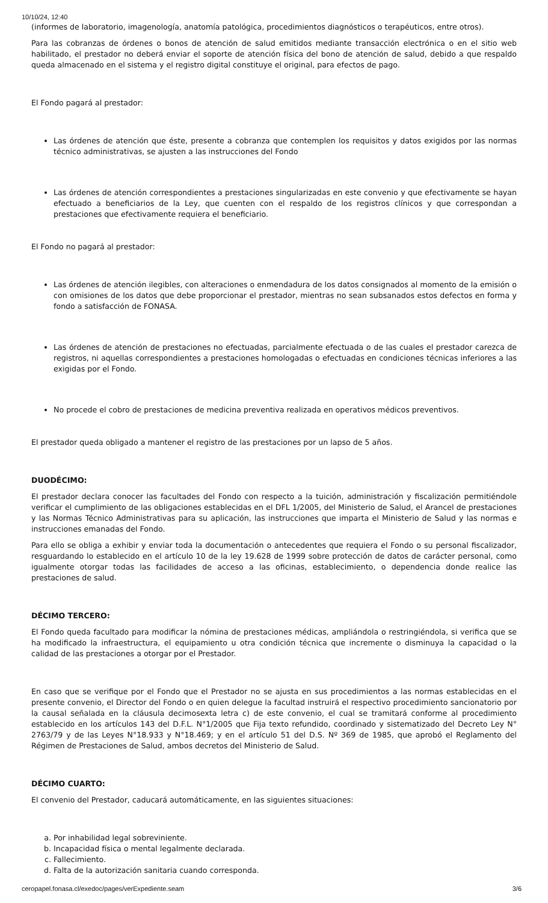10/10/24, 12:40
(informes de laboratorio, imagenología, anatomía patológica, procedimientos diagnósticos o terapéuticos, entre otros).
Para las cobranzas de órdenes o bonos de atención de salud emitidos mediante transacción electrónica o en el sitio web habilitado, el prestador no deberá enviar el soporte de atención física del bono de atención de salud, debido a que respaldo queda almacenado en el sistema y el registro digital constituye el original, para efectos de pago.
El Fondo pagará al prestador:
Las órdenes de atención que éste, presente a cobranza que contemplen los requisitos y datos exigidos por las normas técnico administrativas, se ajusten a las instrucciones del Fondo
Las órdenes de atención correspondientes a prestaciones singularizadas en este convenio y que efectivamente se hayan efectuado a beneficiarios de la Ley, que cuenten con el respaldo de los registros clínicos y que correspondan a prestaciones que efectivamente requiera el beneficiario.
El Fondo no pagará al prestador:
Las órdenes de atención ilegibles, con alteraciones o enmendadura de los datos consignados al momento de la emisión o con omisiones de los datos que debe proporcionar el prestador, mientras no sean subsanados estos defectos en forma y fondo a satisfacción de FONASA.
Las órdenes de atención de prestaciones no efectuadas, parcialmente efectuada o de las cuales el prestador carezca de registros, ni aquellas correspondientes a prestaciones homologadas o efectuadas en condiciones técnicas inferiores a las exigidas por el Fondo.
No procede el cobro de prestaciones de medicina preventiva realizada en operativos médicos preventivos.
El prestador queda obligado a mantener el registro de las prestaciones por un lapso de 5 años.
DUODÉCIMO:
El prestador declara conocer las facultades del Fondo con respecto a la tuición, administración y fiscalización permitiéndole verificar el cumplimiento de las obligaciones establecidas en el DFL 1/2005, del Ministerio de Salud, el Arancel de prestaciones y las Normas Técnico Administrativas para su aplicación, las instrucciones que imparta el Ministerio de Salud y las normas e instrucciones emanadas del Fondo.
Para ello se obliga a exhibir y enviar toda la documentación o antecedentes que requiera el Fondo o su personal fiscalizador, resguardando lo establecido en el artículo 10 de la ley 19.628 de 1999 sobre protección de datos de carácter personal, como igualmente otorgar todas las facilidades de acceso a las oficinas, establecimiento, o dependencia donde realice las prestaciones de salud.
DÉCIMO TERCERO:
El Fondo queda facultado para modificar la nómina de prestaciones médicas, ampliándola o restringiéndola, si verifica que se ha modificado la infraestructura, el equipamiento u otra condición técnica que incremente o disminuya la capacidad o la calidad de las prestaciones a otorgar por el Prestador.
En caso que se verifique por el Fondo que el Prestador no se ajusta en sus procedimientos a las normas establecidas en el presente convenio, el Director del Fondo o en quien delegue la facultad instruirá el respectivo procedimiento sancionatorio por la causal señalada en la cláusula decimosexta letra c) de este convenio, el cual se tramitará conforme al procedimiento establecido en los artículos 143 del D.F.L. N°1/2005 que Fija texto refundido, coordinado y sistematizado del Decreto Ley N° 2763/79 y de las Leyes N°18.933 y N°18.469; y en el artículo 51 del D.S. Nº 369 de 1985, que aprobó el Reglamento del Régimen de Prestaciones de Salud, ambos decretos del Ministerio de Salud.
DÉCIMO CUARTO:
El convenio del Prestador, caducará automáticamente, en las siguientes situaciones:
a. Por inhabilidad legal sobreviniente.
b. Incapacidad física o mental legalmente declarada.
c. Fallecimiento.
d. Falta de la autorización sanitaria cuando corresponda.
ceropapel.fonasa.cl/exedoc/pages/verExpediente.seam 3/6